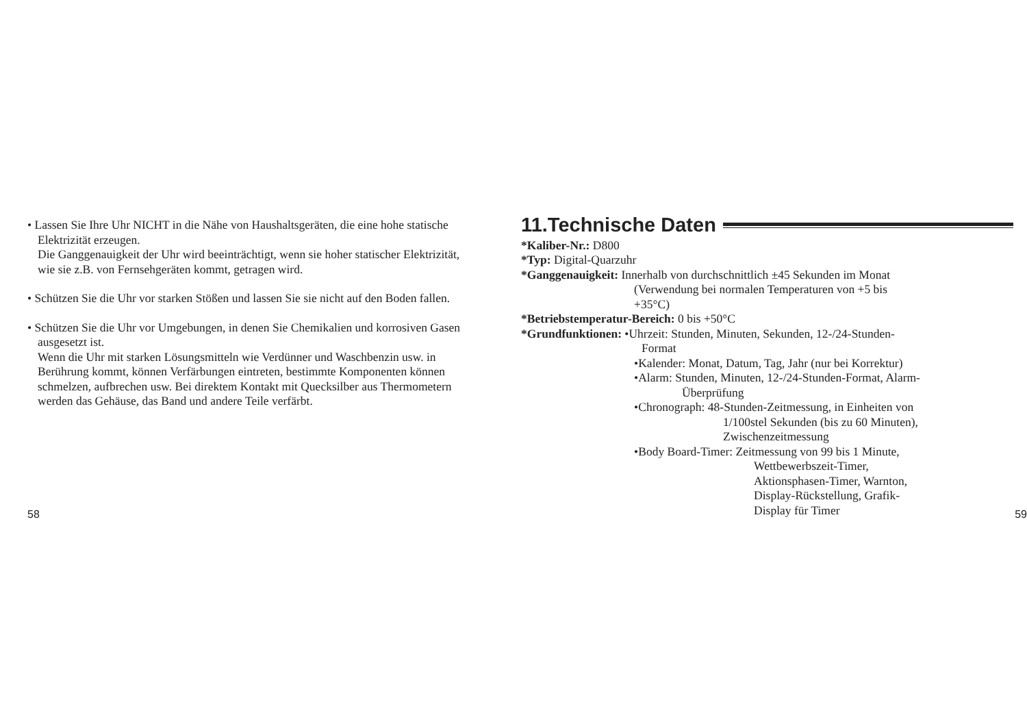• Lassen Sie Ihre Uhr NICHT in die Nähe von Haushaltsgeräten, die eine hohe statische Elektrizität erzeugen.
Die Ganggenauigkeit der Uhr wird beeinträchtigt, wenn sie hoher statischer Elektrizität, wie sie z.B. von Fernsehgeräten kommt, getragen wird.
• Schützen Sie die Uhr vor starken Stößen und lassen Sie sie nicht auf den Boden fallen.
• Schützen Sie die Uhr vor Umgebungen, in denen Sie Chemikalien und korrosiven Gasen ausgesetzt ist.
Wenn die Uhr mit starken Lösungsmitteln wie Verdünner und Waschbenzin usw. in Berührung kommt, können Verfärbungen eintreten, bestimmte Komponenten können schmelzen, aufbrechen usw. Bei direktem Kontakt mit Quecksilber aus Thermometern werden das Gehäuse, das Band und andere Teile verfärbt.
58
11.Technische Daten
*Kaliber-Nr.: D800
*Typ: Digital-Quarzuhr
*Ganggenauigkeit: Innerhalb von durchschnittlich ±45 Sekunden im Monat
(Verwendung bei normalen Temperaturen von +5 bis
+35°C)
*Betriebstemperatur-Bereich: 0 bis +50°C
*Grundfunktionen: •Uhrzeit: Stunden, Minuten, Sekunden, 12-/24-Stunden-
Format
•Kalender: Monat, Datum, Tag, Jahr (nur bei Korrektur)
•Alarm: Stunden, Minuten, 12-/24-Stunden-Format, Alarm-
Überprüfung
•Chronograph: 48-Stunden-Zeitmessung, in Einheiten von
1/100stel Sekunden (bis zu 60 Minuten),
Zwischenzeitmessung
•Body Board-Timer: Zeitmessung von 99 bis 1 Minute,
Wettbewerbszeit-Timer,
Aktionsphasen-Timer, Warnton,
Display-Rückstellung, Grafik-
Display für Timer
59